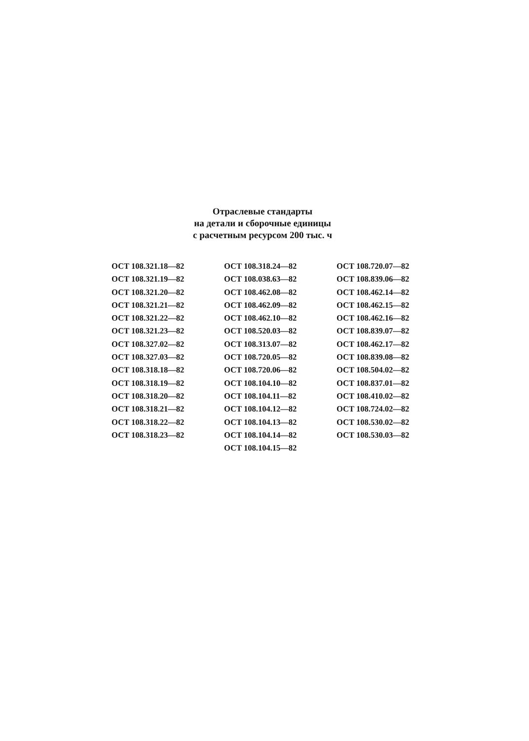Отраслевые стандарты
на детали и сборочные единицы
с расчетным ресурсом 200 тыс. ч
ОСТ 108.321.18—82
ОСТ 108.321.19—82
ОСТ 108.321.20—82
ОСТ 108.321.21—82
ОСТ 108.321.22—82
ОСТ 108.321.23—82
ОСТ 108.327.02—82
ОСТ 108.327.03—82
ОСТ 108.318.18—82
ОСТ 108.318.19—82
ОСТ 108.318.20—82
ОСТ 108.318.21—82
ОСТ 108.318.22—82
ОСТ 108.318.23—82
ОСТ 108.318.24—82
ОСТ 108.038.63—82
ОСТ 108.462.08—82
ОСТ 108.462.09—82
ОСТ 108.462.10—82
ОСТ 108.520.03—82
ОСТ 108.313.07—82
ОСТ 108.720.05—82
ОСТ 108.720.06—82
ОСТ 108.104.10—82
ОСТ 108.104.11—82
ОСТ 108.104.12—82
ОСТ 108.104.13—82
ОСТ 108.104.14—82
ОСТ 108.104.15—82
ОСТ 108.720.07—82
ОСТ 108.839.06—82
ОСТ 108.462.14—82
ОСТ 108.462.15—82
ОСТ 108.462.16—82
ОСТ 108.839.07—82
ОСТ 108.462.17—82
ОСТ 108.839.08—82
ОСТ 108.504.02—82
ОСТ 108.837.01—82
ОСТ 108.410.02—82
ОСТ 108.724.02—82
ОСТ 108.530.02—82
ОСТ 108.530.03—82